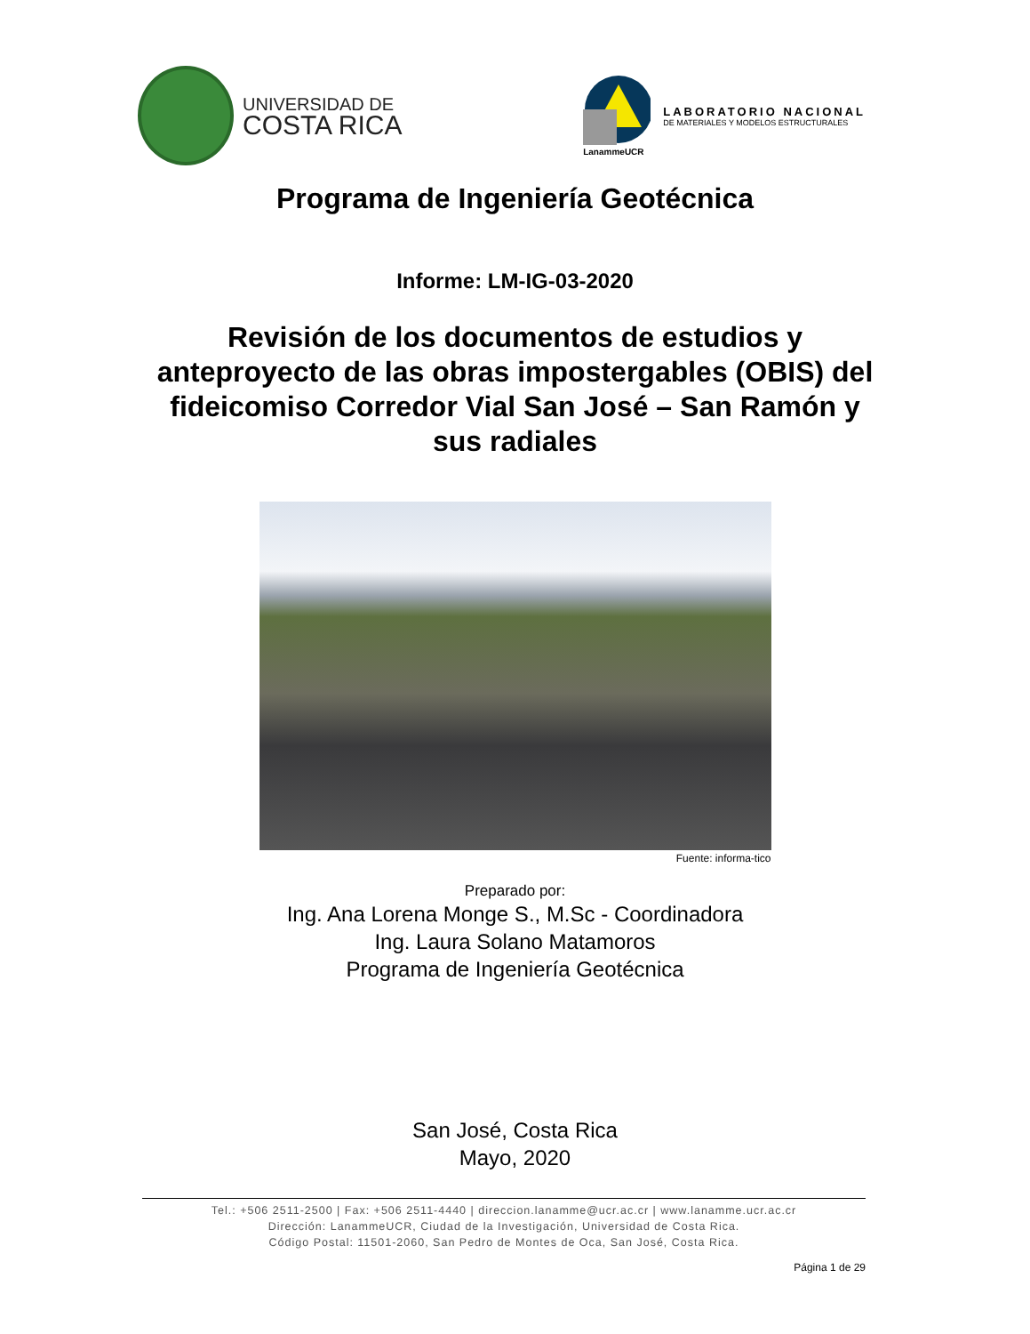UNIVERSIDAD DE
COSTA RICA
LanammeUCR
LABORATORIO NACIONAL
DE MATERIALES Y MODELOS ESTRUCTURALES
Programa de Ingeniería Geotécnica
Informe: LM-IG-03-2020
Revisión de los documentos de estudios y anteproyecto de las obras impostergables (OBIS) del fideicomiso Corredor Vial San José – San Ramón y sus radiales
Fuente: informa-tico
Preparado por:
Ing. Ana Lorena Monge S., M.Sc - Coordinadora
Ing. Laura Solano Matamoros
Programa de Ingeniería Geotécnica
San José, Costa Rica
Mayo, 2020
Tel.: +506 2511-2500 | Fax: +506 2511-4440 | direccion.lanamme@ucr.ac.cr | www.lanamme.ucr.ac.cr
Dirección: LanammeUCR, Ciudad de la Investigación, Universidad de Costa Rica.
Código Postal: 11501-2060, San Pedro de Montes de Oca, San José, Costa Rica.
Página 1 de 29